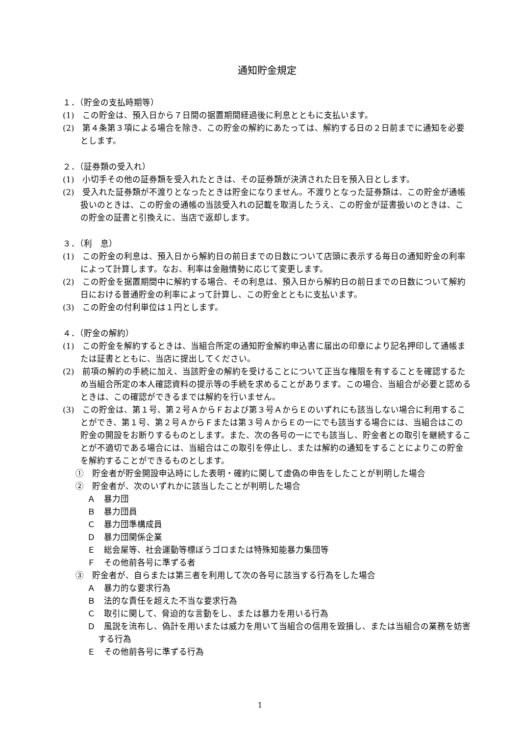通知貯金規定
１．（貯金の支払時期等）
(1)　この貯金は、預入日から７日間の据置期間経過後に利息とともに支払います。
(2)　第４条第３項による場合を除き、この貯金の解約にあたっては、解約する日の２日前までに通知を必要とします。
２．（証券類の受入れ）
(1)　小切手その他の証券類を受入れたときは、その証券類が決済された日を預入日とします。
(2)　受入れた証券類が不渡りとなったときは貯金になりません。不渡りとなった証券類は、この貯金が通帳扱いのときは、この貯金の通帳の当該受入れの記載を取消したうえ、この貯金が証書扱いのときは、この貯金の証書と引換えに、当店で返却します。
３．（利　息）
(1)　この貯金の利息は、預入日から解約日の前日までの日数について店頭に表示する毎日の通知貯金の利率によって計算します。なお、利率は金融情勢に応じて変更します。
(2)　この貯金を据置期間中に解約する場合、その利息は、預入日から解約日の前日までの日数について解約日における普通貯金の利率によって計算し、この貯金とともに支払います。
(3)　この貯金の付利単位は１円とします。
４．（貯金の解約）
(1)　この貯金を解約するときは、当組合所定の通知貯金解約申込書に届出の印章により記名押印して通帳または証書とともに、当店に提出してください。
(2)　前項の解約の手続に加え、当該貯金の解約を受けることについて正当な権限を有することを確認するため当組合所定の本人確認資料の提示等の手続を求めることがあります。この場合、当組合が必要と認めるときは、この確認ができるまでは解約を行いません。
(3)　この貯金は、第１号、第２号ＡからＦおよび第３号ＡからＥのいずれにも該当しない場合に利用することができ、第１号、第２号ＡからＦまたは第３号ＡからＥの一にでも該当する場合には、当組合はこの貯金の開設をお断りするものとします。また、次の各号の一にでも該当し、貯金者との取引を継続することが不適切である場合には、当組合はこの取引を停止し、または解約の通知をすることによりこの貯金を解約することができるものとします。
①　貯金者が貯金開設申込時にした表明・確約に関して虚偽の申告をしたことが判明した場合
②　貯金者が、次のいずれかに該当したことが判明した場合
Ａ　暴力団
Ｂ　暴力団員
Ｃ　暴力団準構成員
Ｄ　暴力団関係企業
Ｅ　総会屋等、社会運動等標ぼうゴロまたは特殊知能暴力集団等
Ｆ　その他前各号に準ずる者
③　貯金者が、自らまたは第三者を利用して次の各号に該当する行為をした場合
Ａ　暴力的な要求行為
Ｂ　法的な責任を超えた不当な要求行為
Ｃ　取引に関して、脅迫的な言動をし、または暴力を用いる行為
Ｄ　風説を流布し、偽計を用いまたは威力を用いて当組合の信用を毀損し、または当組合の業務を妨害する行為
Ｅ　その他前各号に準ずる行為
1